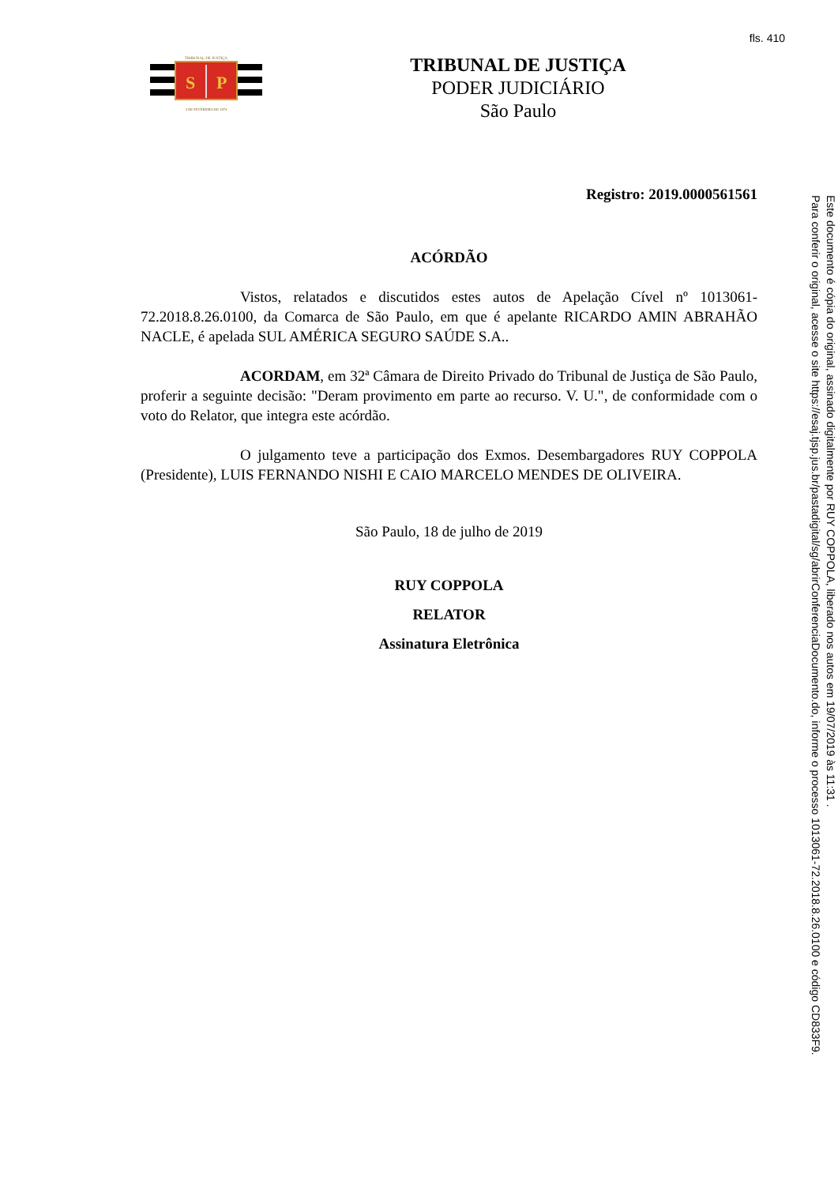fls. 410
TRIBUNAL DE JUSTIÇA
S
P
3 DE FEVEREIRO DE 1874
TRIBUNAL DE JUSTIÇA
PODER JUDICIÁRIO
São Paulo
Registro: 2019.0000561561
ACÓRDÃO
Vistos, relatados e discutidos estes autos de Apelação Cível nº 1013061-72.2018.8.26.0100, da Comarca de São Paulo, em que é apelante RICARDO AMIN ABRAHÃO NACLE, é apelada SUL AMÉRICA SEGURO SAÚDE S.A..
ACORDAM, em 32ª Câmara de Direito Privado do Tribunal de Justiça de São Paulo, proferir a seguinte decisão: "Deram provimento em parte ao recurso. V. U.", de conformidade com o voto do Relator, que integra este acórdão.
O julgamento teve a participação dos Exmos. Desembargadores RUY COPPOLA (Presidente), LUIS FERNANDO NISHI E CAIO MARCELO MENDES DE OLIVEIRA.
São Paulo, 18 de julho de 2019
RUY COPPOLA
RELATOR
Assinatura Eletrônica
Este documento é cópia do original, assinado digitalmente por RUY COPPOLA, liberado nos autos em 19/07/2019 às 11:31 .
Para conferir o original, acesse o site https://esaj.tjsp.jus.br/pastadigital/sg/abrirConferenciaDocumento.do, informe o processo 1013061-72.2018.8.26.0100 e código CD833F9.